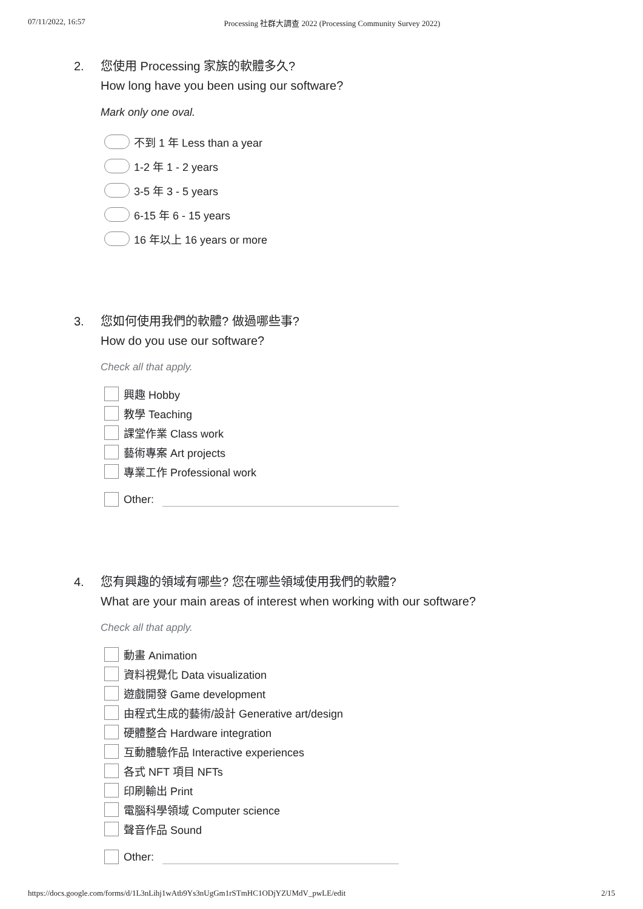07/11/2022, 16:57 Processing 社群大調查 2022 (Processing Community Survey 2022)
2. 您使用 Processing 家族的軟體多久?
How long have you been using our software?
Mark only one oval.
不到 1 年 Less than a year
1-2 年 1 - 2 years
3-5 年 3 - 5 years
6-15 年 6 - 15 years
16 年以上 16 years or more
3. 您如何使用我們的軟體? 做過哪些事?
How do you use our software?
Check all that apply.
興趣 Hobby
教學 Teaching
課堂作業 Class work
藝術專案 Art projects
專業工作 Professional work
Other:
4. 您有興趣的領域有哪些? 您在哪些領域使用我們的軟體?
What are your main areas of interest when working with our software?
Check all that apply.
動畫 Animation
資料視覺化 Data visualization
遊戲開發 Game development
由程式生成的藝術/設計 Generative art/design
硬體整合 Hardware integration
互動體驗作品 Interactive experiences
各式 NFT 項目 NFTs
印刷輸出 Print
電腦科學領域 Computer science
聲音作品 Sound
Other:
https://docs.google.com/forms/d/1L3nLihj1wAtb9Ys3nUgGm1rSTmHC1ODjYZUMdV_pwLE/edit 2/15